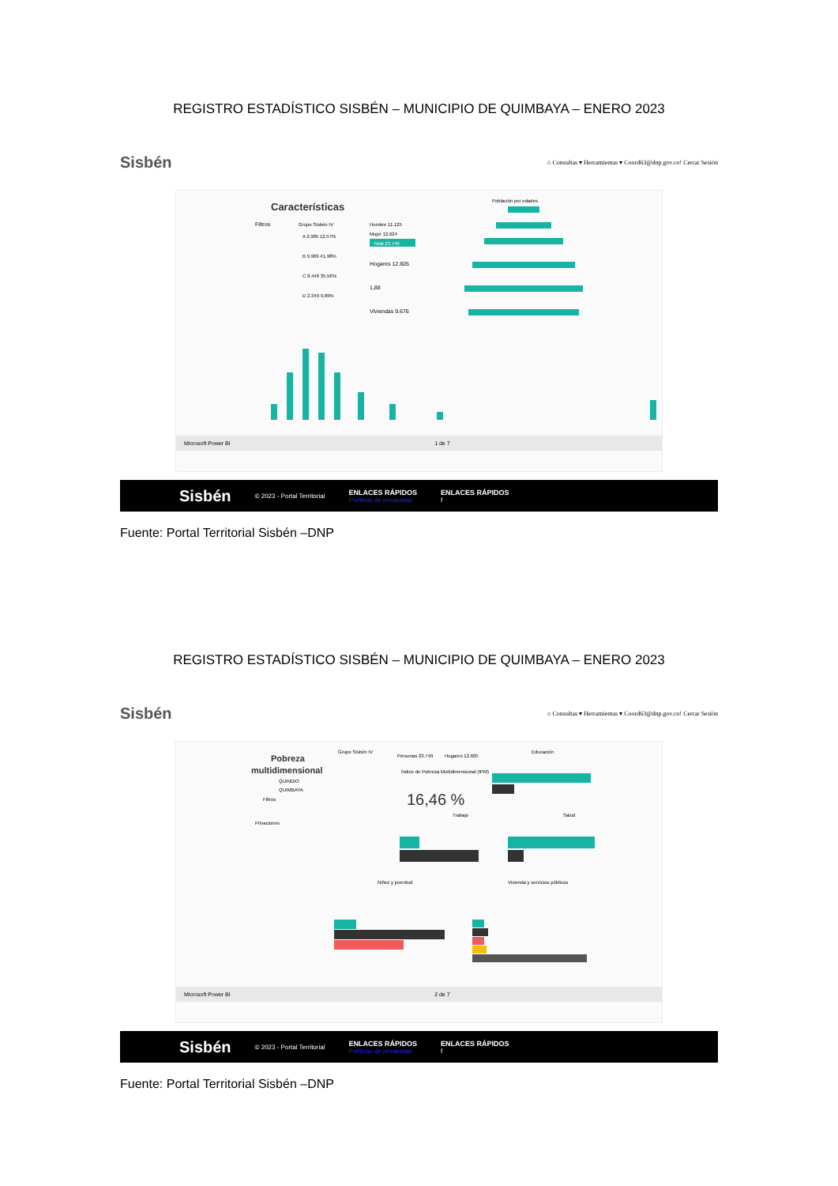REGISTRO ESTADÍSTICO SISBÉN – MUNICIPIO DE QUIMBAYA – ENERO 2023
Sisbén ⌂ Consultas ▾ Herramientas ▾ Coord63@dnp.gov.co! Cerrar Sesión
Características
Filtros
Grupo Sisbén IV
A 2.985 12,57%
B 9.969 41,98%
C 8.446 35,56%
D 2.349 9,89%
Hombre 11.125
Mujer 12.624
Total 23.749
Hogares 12.605
1,88
Viviendas 9.676
Población por edades
Microsoft Power BI 1 de 7
Sisbén © 2023 - Portal Territorial ENLACES RÁPIDOS
Políticas de privacidad ENLACES RÁPIDOS
f
Fuente: Portal Territorial Sisbén –DNP
REGISTRO ESTADÍSTICO SISBÉN – MUNICIPIO DE QUIMBAYA – ENERO 2023
Sisbén ⌂ Consultas ▾ Herramientas ▾ Coord63@dnp.gov.co! Cerrar Sesión
Pobreza
multidimensional
QUINDIO
QUIMBAYA
Filtros
Privaciones
Grupo Sisbén IV
Personas 23.749
Hogares 12.605
Índice de Pobreza Multidimensional (IPM)
16,46 %
Educación
Trabajo
Salud
Niñez y juventud
Vivienda y servicios públicos
Microsoft Power BI 2 de 7
Sisbén © 2023 - Portal Territorial ENLACES RÁPIDOS
Políticas de privacidad ENLACES RÁPIDOS
f
Fuente: Portal Territorial Sisbén –DNP